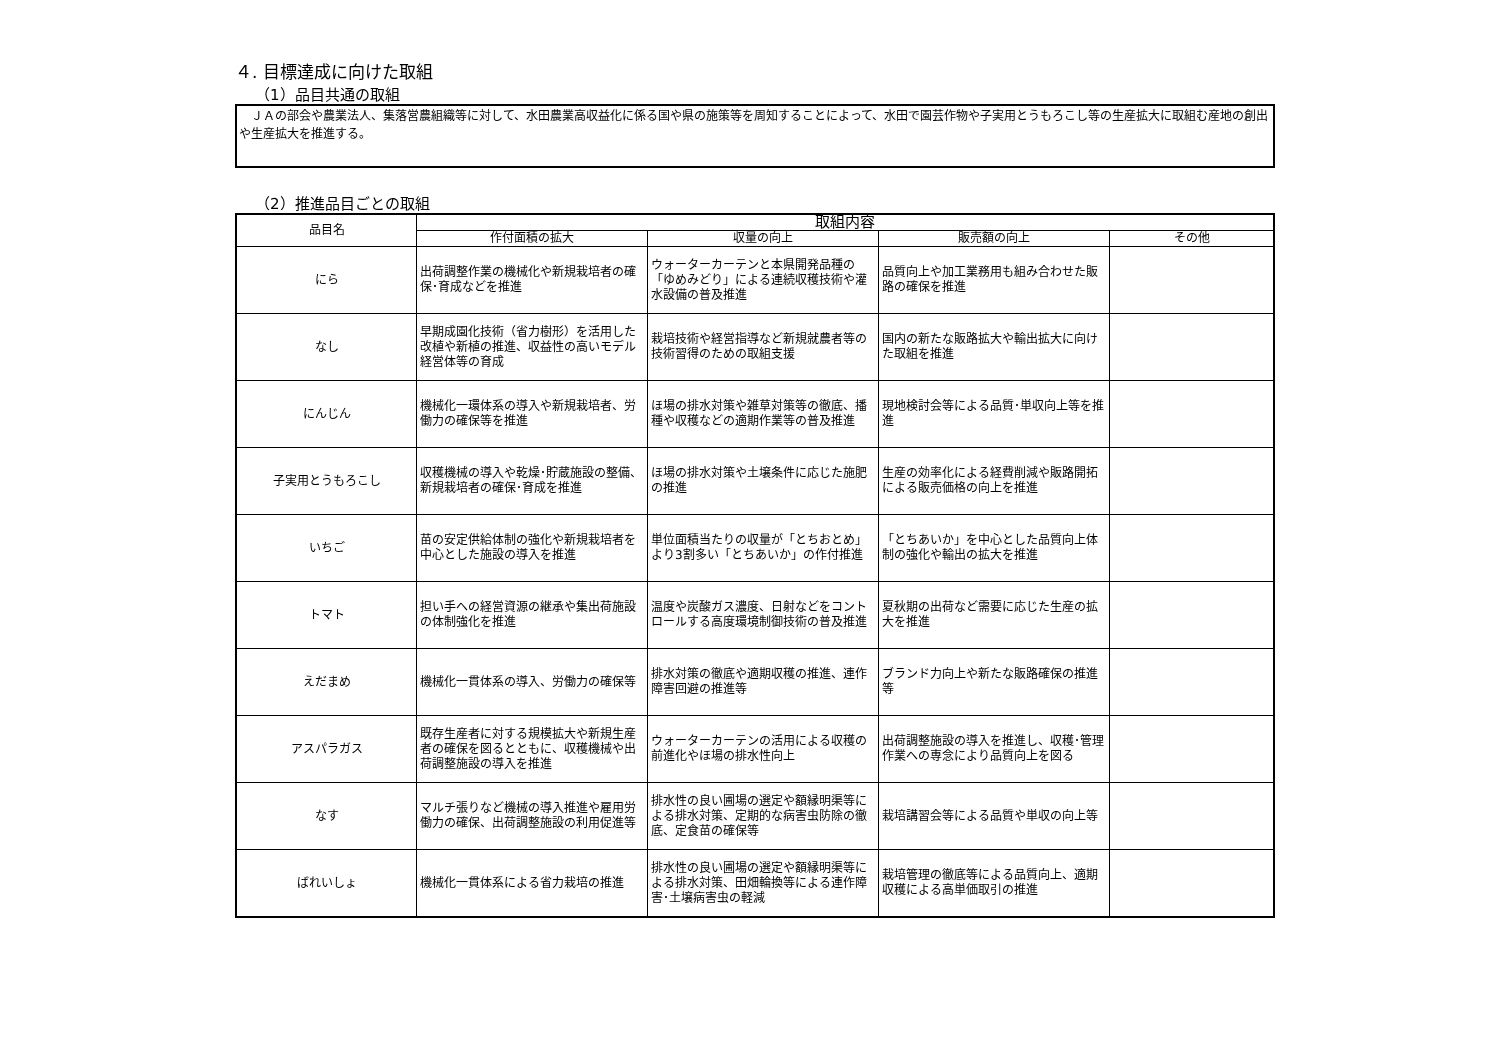４. 目標達成に向けた取組
（1）品目共通の取組
　ＪＡの部会や農業法人、集落営農組織等に対して、水田農業高収益化に係る国や県の施策等を周知することによって、水田で園芸作物や子実用とうもろこし等の生産拡大に取組む産地の創出や生産拡大を推進する。
（2）推進品目ごとの取組
| 品目名 | 取組内容 | | | |
| --- | --- | --- | --- | --- |
| | 作付面積の拡大 | 収量の向上 | 販売額の向上 | その他 |
| にら | 出荷調整作業の機械化や新規栽培者の確保･育成などを推進 | ウォーターカーテンと本県開発品種の「ゆめみどり」による連続収穫技術や灌水設備の普及推進 | 品質向上や加工業務用も組み合わせた販路の確保を推進 | |
| なし | 早期成園化技術（省力樹形）を活用した改植や新植の推進、収益性の高いモデル経営体等の育成 | 栽培技術や経営指導など新規就農者等の技術習得のための取組支援 | 国内の新たな販路拡大や輸出拡大に向けた取組を推進 | |
| にんじん | 機械化一環体系の導入や新規栽培者、労働力の確保等を推進 | ほ場の排水対策や雑草対策等の徹底、播種や収穫などの適期作業等の普及推進 | 現地検討会等による品質･単収向上等を推進 | |
| 子実用とうもろこし | 収穫機械の導入や乾燥･貯蔵施設の整備、新規栽培者の確保･育成を推進 | ほ場の排水対策や土壌条件に応じた施肥の推進 | 生産の効率化による経費削減や販路開拓による販売価格の向上を推進 | |
| いちご | 苗の安定供給体制の強化や新規栽培者を中心とした施設の導入を推進 | 単位面積当たりの収量が「とちおとめ」より3割多い「とちあいか」の作付推進 | 「とちあいか」を中心とした品質向上体制の強化や輸出の拡大を推進 | |
| トマト | 担い手への経営資源の継承や集出荷施設の体制強化を推進 | 温度や炭酸ガス濃度、日射などをコントロールする高度環境制御技術の普及推進 | 夏秋期の出荷など需要に応じた生産の拡大を推進 | |
| えだまめ | 機械化一貫体系の導入、労働力の確保等 | 排水対策の徹底や適期収穫の推進、連作障害回避の推進等 | ブランド力向上や新たな販路確保の推進等 | |
| アスパラガス | 既存生産者に対する規模拡大や新規生産者の確保を図るとともに、収穫機械や出荷調整施設の導入を推進 | ウォーターカーテンの活用による収穫の前進化やほ場の排水性向上 | 出荷調整施設の導入を推進し、収穫･管理作業への専念により品質向上を図る | |
| なす | マルチ張りなど機械の導入推進や雇用労働力の確保、出荷調整施設の利用促進等 | 排水性の良い圃場の選定や額縁明渠等による排水対策、定期的な病害虫防除の徹底、定食苗の確保等 | 栽培講習会等による品質や単収の向上等 | |
| ばれいしょ | 機械化一貫体系による省力栽培の推進 | 排水性の良い圃場の選定や額縁明渠等による排水対策、田畑輪換等による連作障害･土壌病害虫の軽減 | 栽培管理の徹底等による品質向上、適期収穫による高単価取引の推進 | |